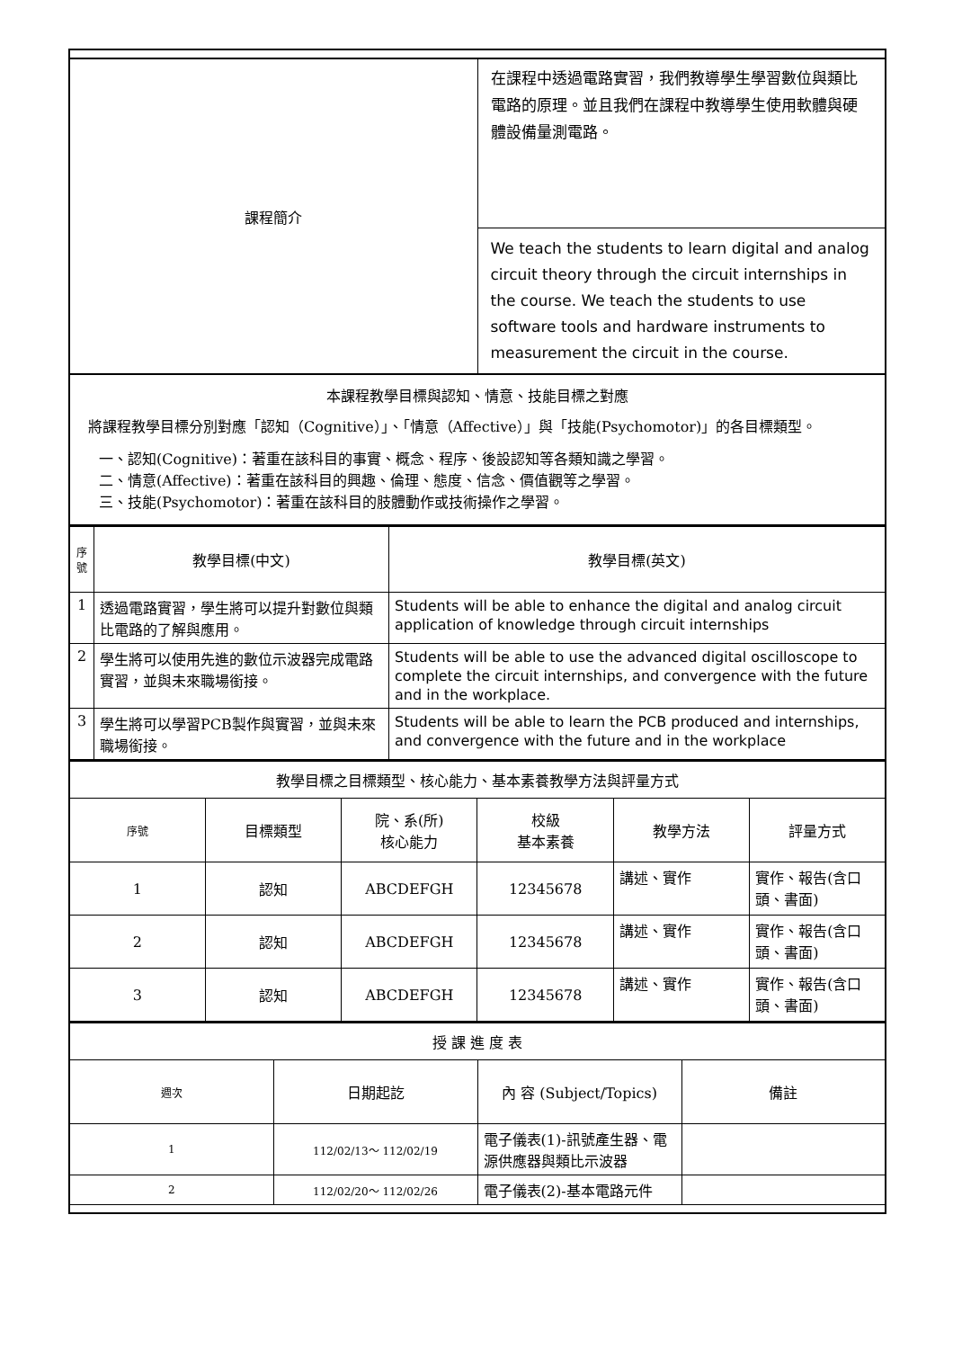| 課程簡介 | 在課程中透過電路實習，我們教導學生學習數位與類比電路的原理。並且我們在課程中教導學生使用軟體與硬體設備量測電路。 |
| | We teach the students to learn digital and analog circuit theory through the circuit internships in the course. We teach the students to use software tools and hardware instruments to measurement the circuit in the course. |
| 本課程教學目標與認知、情意、技能目標之對應 將課程教學目標分別對應「認知（Cognitive）」、「情意（Affective）」與「技能(Psychomotor)」的各目標類型。 一、認知(Cognitive)：著重在該科目的事實、概念、程序、後設認知等各類知識之學習。 二、情意(Affective)：著重在該科目的興趣、倫理、態度、信念、價值觀等之學習。 三、技能(Psychomotor)：著重在該科目的肢體動作或技術操作之學習。 | |
| 序號 | 教學目標(中文) | 教學目標(英文) |
| --- | --- | --- |
| 1 | 透過電路實習，學生將可以提升對數位與類比電路的了解與應用。 | Students will be able to enhance the digital and analog circuit application of knowledge through circuit internships |
| 2 | 學生將可以使用先進的數位示波器完成電路實習，並與未來職場銜接。 | Students will be able to use the advanced digital oscilloscope to complete the circuit internships, and convergence with the future and in the workplace. |
| 3 | 學生將可以學習PCB製作與實習，並與未來職場銜接。 | Students will be able to learn the PCB produced and internships, and convergence with the future and in the workplace |
| 教學目標之目標類型、核心能力、基本素養教學方法與評量方式 | | | | | |
| 序號 | 目標類型 | 院、系(所) 核心能力 | 校級 基本素養 | 教學方法 | 評量方式 |
| 1 | 認知 | ABCDEFGH | 12345678 | 講述、實作 | 實作、報告(含口頭、書面) |
| 2 | 認知 | ABCDEFGH | 12345678 | 講述、實作 | 實作、報告(含口頭、書面) |
| 3 | 認知 | ABCDEFGH | 12345678 | 講述、實作 | 實作、報告(含口頭、書面) |
| 授 課 進 度 表 | | | |
| 週次 | 日期起訖 | 內 容 (Subject/Topics) | 備註 |
| 1 | 112/02/13～ 112/02/19 | 電子儀表(1)-訊號產生器、電源供應器與類比示波器 | |
| 2 | 112/02/20～ 112/02/26 | 電子儀表(2)-基本電路元件 | |